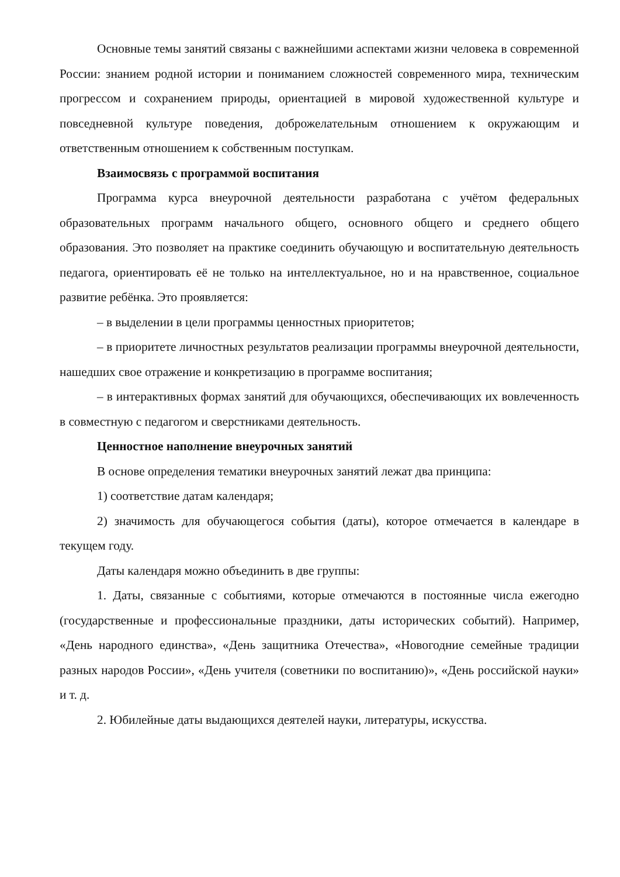Основные темы занятий связаны с важнейшими аспектами жизни человека в современной России: знанием родной истории и пониманием сложностей современного мира, техническим прогрессом и сохранением природы, ориентацией в мировой художественной культуре и повседневной культуре поведения, доброжелательным отношением к окружающим и ответственным отношением к собственным поступкам.
Взаимосвязь с программой воспитания
Программа курса внеурочной деятельности разработана с учётом федеральных образовательных программ начального общего, основного общего и среднего общего образования. Это позволяет на практике соединить обучающую и воспитательную деятельность педагога, ориентировать её не только на интеллектуальное, но и на нравственное, социальное развитие ребёнка. Это проявляется:
– в выделении в цели программы ценностных приоритетов;
– в приоритете личностных результатов реализации программы внеурочной деятельности, нашедших свое отражение и конкретизацию в программе воспитания;
– в интерактивных формах занятий для обучающихся, обеспечивающих их вовлеченность в совместную с педагогом и сверстниками деятельность.
Ценностное наполнение внеурочных занятий
В основе определения тематики внеурочных занятий лежат два принципа:
1) соответствие датам календаря;
2) значимость для обучающегося события (даты), которое отмечается в календаре в текущем году.
Даты календаря можно объединить в две группы:
1. Даты, связанные с событиями, которые отмечаются в постоянные числа ежегодно (государственные и профессиональные праздники, даты исторических событий). Например, «День народного единства», «День защитника Отечества», «Новогодние семейные традиции разных народов России», «День учителя (советники по воспитанию)», «День российской науки» и т. д.
2. Юбилейные даты выдающихся деятелей науки, литературы, искусства.